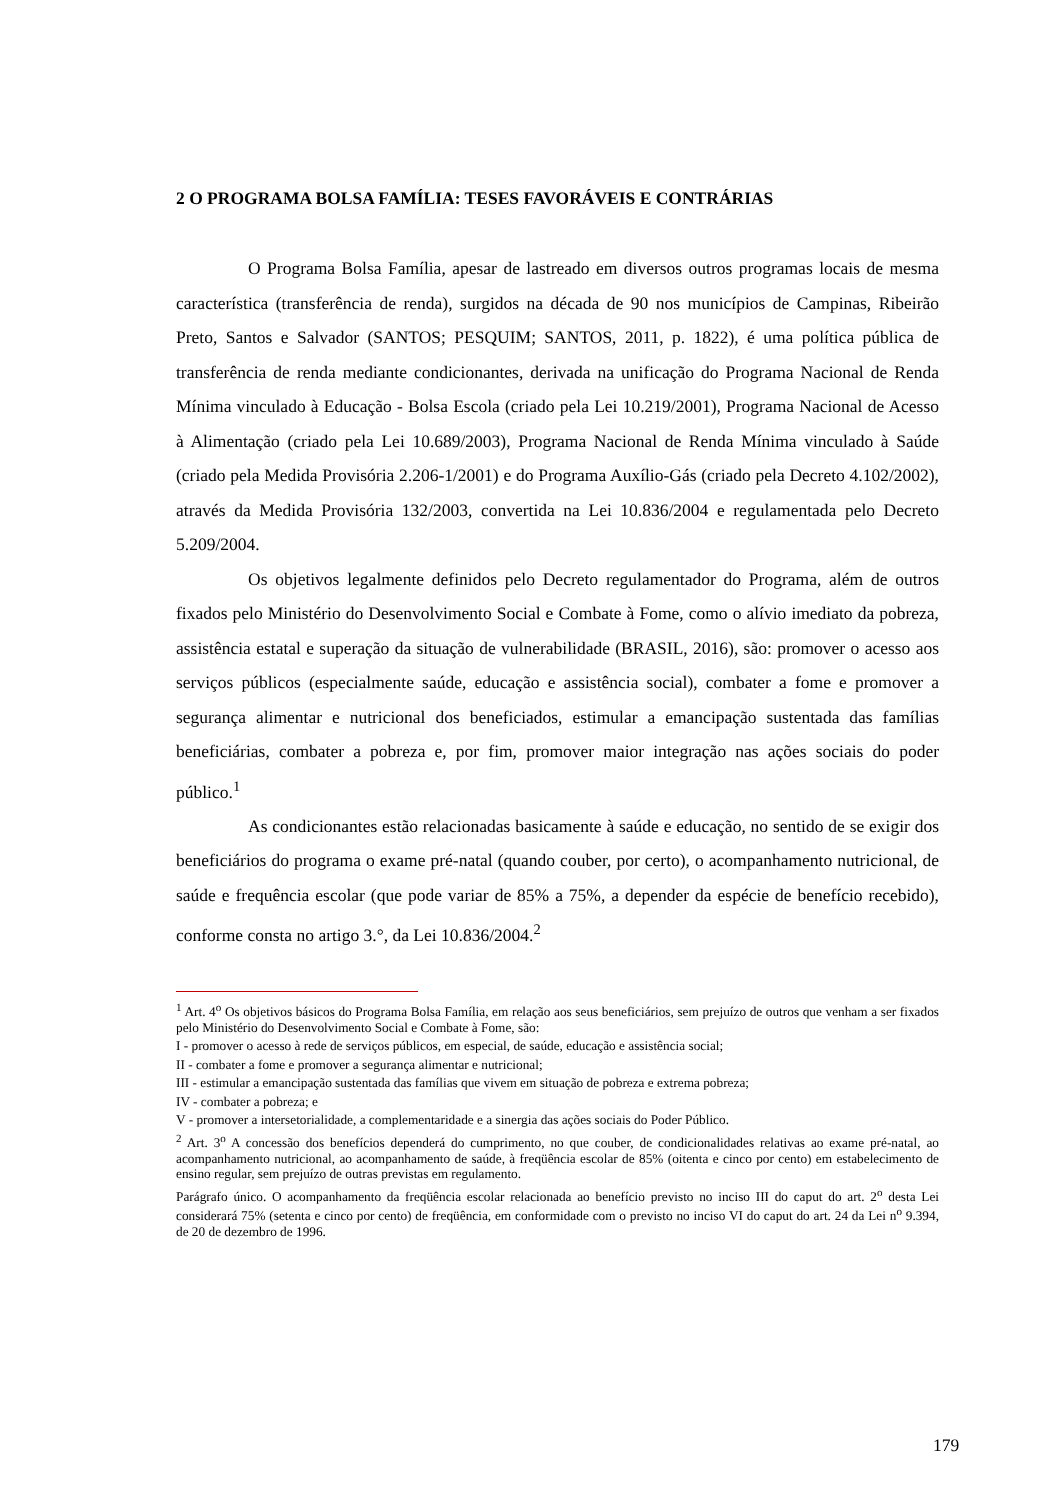2 O PROGRAMA BOLSA FAMÍLIA: TESES FAVORÁVEIS E CONTRÁRIAS
O Programa Bolsa Família, apesar de lastreado em diversos outros programas locais de mesma característica (transferência de renda), surgidos na década de 90 nos municípios de Campinas, Ribeirão Preto, Santos e Salvador (SANTOS; PESQUIM; SANTOS, 2011, p. 1822), é uma política pública de transferência de renda mediante condicionantes, derivada na unificação do Programa Nacional de Renda Mínima vinculado à Educação - Bolsa Escola (criado pela Lei 10.219/2001), Programa Nacional de Acesso à Alimentação (criado pela Lei 10.689/2003), Programa Nacional de Renda Mínima vinculado à Saúde (criado pela Medida Provisória 2.206-1/2001) e do Programa Auxílio-Gás (criado pela Decreto 4.102/2002), através da Medida Provisória 132/2003, convertida na Lei 10.836/2004 e regulamentada pelo Decreto 5.209/2004.
Os objetivos legalmente definidos pelo Decreto regulamentador do Programa, além de outros fixados pelo Ministério do Desenvolvimento Social e Combate à Fome, como o alívio imediato da pobreza, assistência estatal e superação da situação de vulnerabilidade (BRASIL, 2016), são: promover o acesso aos serviços públicos (especialmente saúde, educação e assistência social), combater a fome e promover a segurança alimentar e nutricional dos beneficiados, estimular a emancipação sustentada das famílias beneficiárias, combater a pobreza e, por fim, promover maior integração nas ações sociais do poder público.<sup>1</sup>
As condicionantes estão relacionadas basicamente à saúde e educação, no sentido de se exigir dos beneficiários do programa o exame pré-natal (quando couber, por certo), o acompanhamento nutricional, de saúde e frequência escolar (que pode variar de 85% a 75%, a depender da espécie de benefício recebido), conforme consta no artigo 3.°, da Lei 10.836/2004.<sup>2</sup>
<sup>1</sup> Art. 4<sup>o</sup> Os objetivos básicos do Programa Bolsa Família, em relação aos seus beneficiários, sem prejuízo de outros que venham a ser fixados pelo Ministério do Desenvolvimento Social e Combate à Fome, são:
I - promover o acesso à rede de serviços públicos, em especial, de saúde, educação e assistência social;
II - combater a fome e promover a segurança alimentar e nutricional;
III - estimular a emancipação sustentada das famílias que vivem em situação de pobreza e extrema pobreza;
IV - combater a pobreza; e
V - promover a intersetorialidade, a complementaridade e a sinergia das ações sociais do Poder Público.
<sup>2</sup> Art. 3<sup>o</sup> A concessão dos benefícios dependerá do cumprimento, no que couber, de condicionalidades relativas ao exame pré-natal, ao acompanhamento nutricional, ao acompanhamento de saúde, à freqüência escolar de 85% (oitenta e cinco por cento) em estabelecimento de ensino regular, sem prejuízo de outras previstas em regulamento.
Parágrafo único. O acompanhamento da freqüência escolar relacionada ao benefício previsto no inciso III do caput do art. 2<sup>o</sup> desta Lei considerará 75% (setenta e cinco por cento) de freqüência, em conformidade com o previsto no inciso VI do caput do art. 24 da Lei n<sup>o</sup> 9.394, de 20 de dezembro de 1996.
179